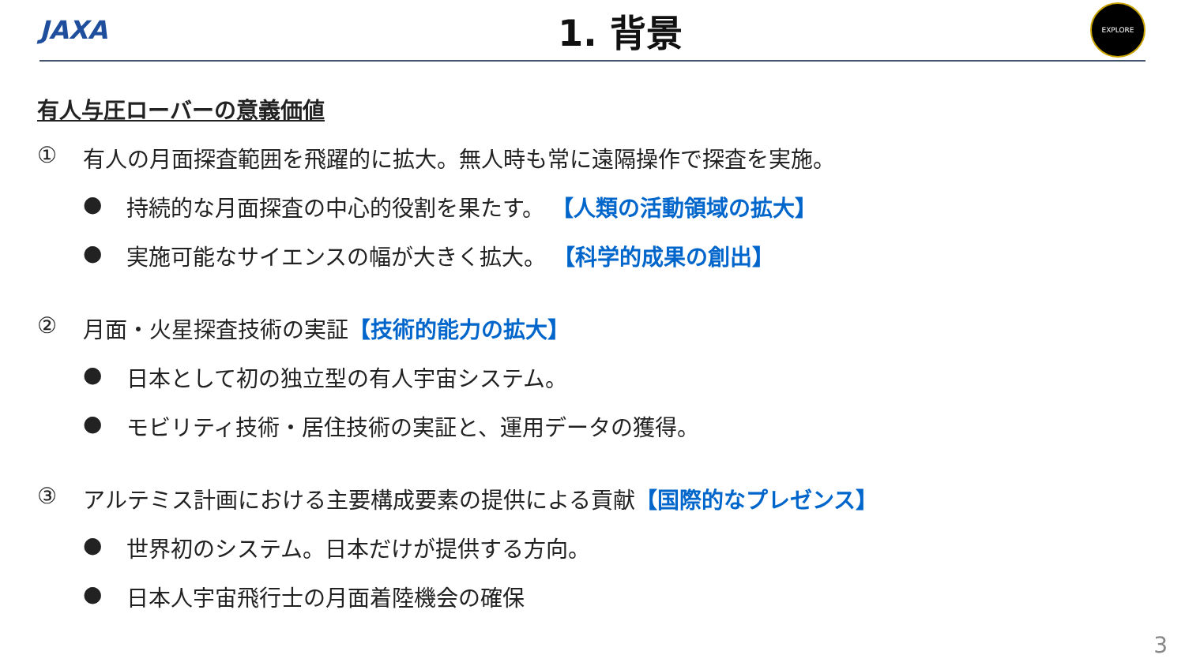JAXA
1. 背景
EXPLORE
有人与圧ローバーの意義価値
① 有人の月面探査範囲を飛躍的に拡大。無人時も常に遠隔操作で探査を実施。
● 持続的な月面探査の中心的役割を果たす。 【人類の活動領域の拡大】
● 実施可能なサイエンスの幅が大きく拡大。 【科学的成果の創出】
② 月面・火星探査技術の実証【技術的能力の拡大】
● 日本として初の独立型の有人宇宙システム。
● モビリティ技術・居住技術の実証と、運用データの獲得。
③ アルテミス計画における主要構成要素の提供による貢献【国際的なプレゼンス】
● 世界初のシステム。日本だけが提供する方向。
● 日本人宇宙飛行士の月面着陸機会の確保
3